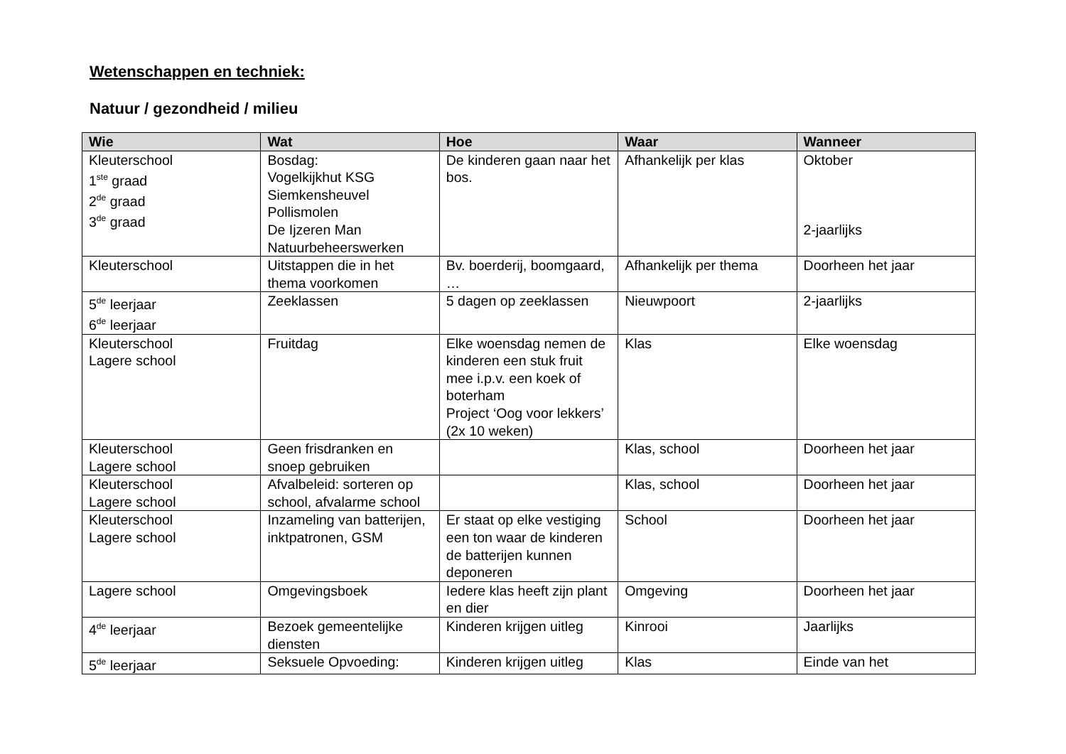Wetenschappen en techniek:
Natuur / gezondheid / milieu
| Wie | Wat | Hoe | Waar | Wanneer |
| --- | --- | --- | --- | --- |
| Kleuterschool 1<sup>ste</sup> graad 2<sup>de</sup> graad 3<sup>de</sup> graad | Bosdag: Vogelkijkhut KSG Siemkensheuvel Pollismolen De Ijzeren Man Natuurbeheerswerken | De kinderen gaan naar het bos. | Afhankelijk per klas | Oktober 2-jaarlijks |
| Kleuterschool | Uitstappen die in het thema voorkomen | Bv. boerderij, boomgaard, … | Afhankelijk per thema | Doorheen het jaar |
| 5<sup>de</sup> leerjaar 6<sup>de</sup> leerjaar | Zeeklassen | 5 dagen op zeeklassen | Nieuwpoort | 2-jaarlijks |
| Kleuterschool Lagere school | Fruitdag | Elke woensdag nemen de kinderen een stuk fruit mee i.p.v. een koek of boterham Project ‘Oog voor lekkers’ (2x 10 weken) | Klas | Elke woensdag |
| Kleuterschool Lagere school | Geen frisdranken en snoep gebruiken | | Klas, school | Doorheen het jaar |
| Kleuterschool Lagere school | Afvalbeleid: sorteren op school, afvalarme school | | Klas, school | Doorheen het jaar |
| Kleuterschool Lagere school | Inzameling van batterijen, inktpatronen, GSM | Er staat op elke vestiging een ton waar de kinderen de batterijen kunnen deponeren | School | Doorheen het jaar |
| Lagere school | Omgevingsboek | Iedere klas heeft zijn plant en dier | Omgeving | Doorheen het jaar |
| 4<sup>de</sup> leerjaar | Bezoek gemeentelijke diensten | Kinderen krijgen uitleg | Kinrooi | Jaarlijks |
| 5<sup>de</sup> leerjaar | Seksuele Opvoeding: | Kinderen krijgen uitleg | Klas | Einde van het |